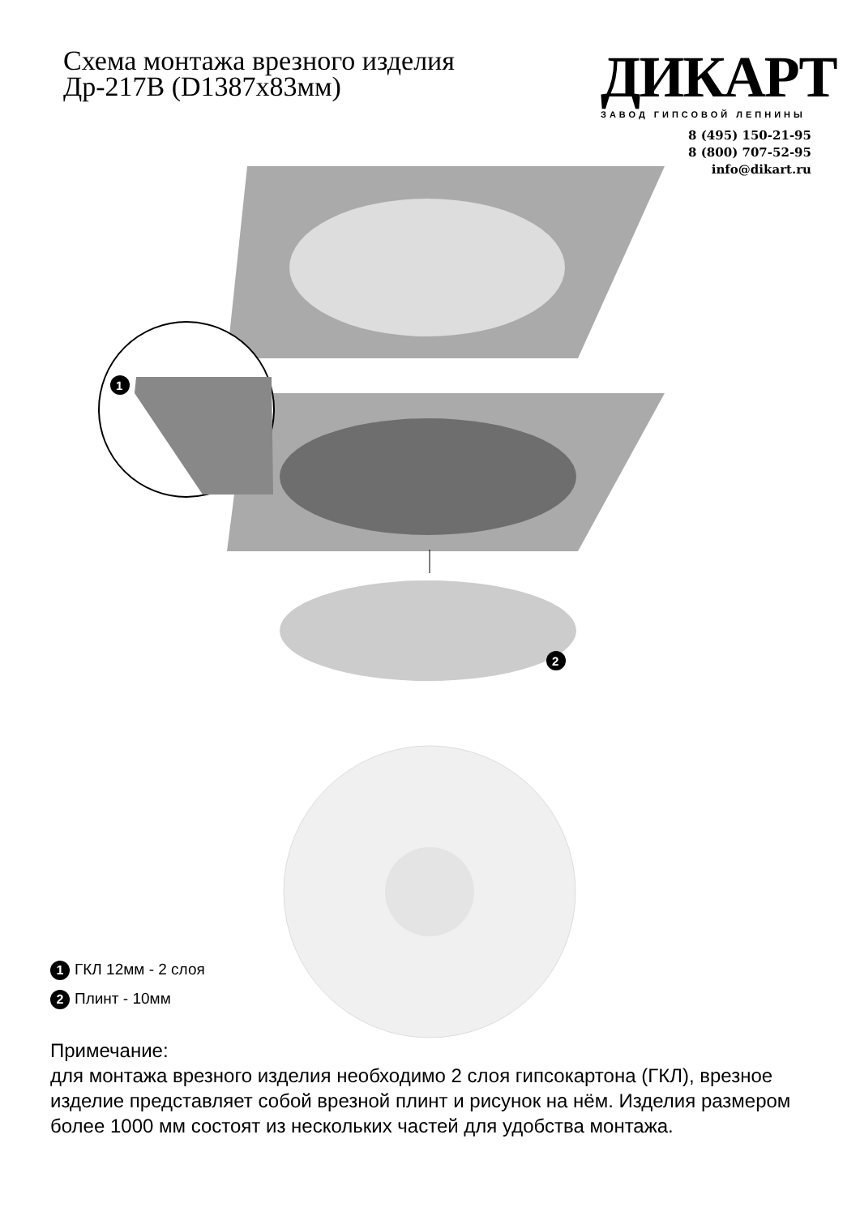Схема монтажа врезного изделия
Др-217В (D1387x83мм)
ДИКАРТ
ЗАВОД ГИПСОВОЙ ЛЕПНИНЫ
8 (495) 150-21-95
8 (800) 707-52-95
info@dikart.ru
1
2
1 ГКЛ 12мм - 2 слоя
2 Плинт - 10мм
Примечание:
для монтажа врезного изделия необходимо 2 слоя гипсокартона (ГКЛ), врезное изделие представляет собой врезной плинт и рисунок на нём. Изделия размером более 1000 мм состоят из нескольких частей для удобства монтажа.